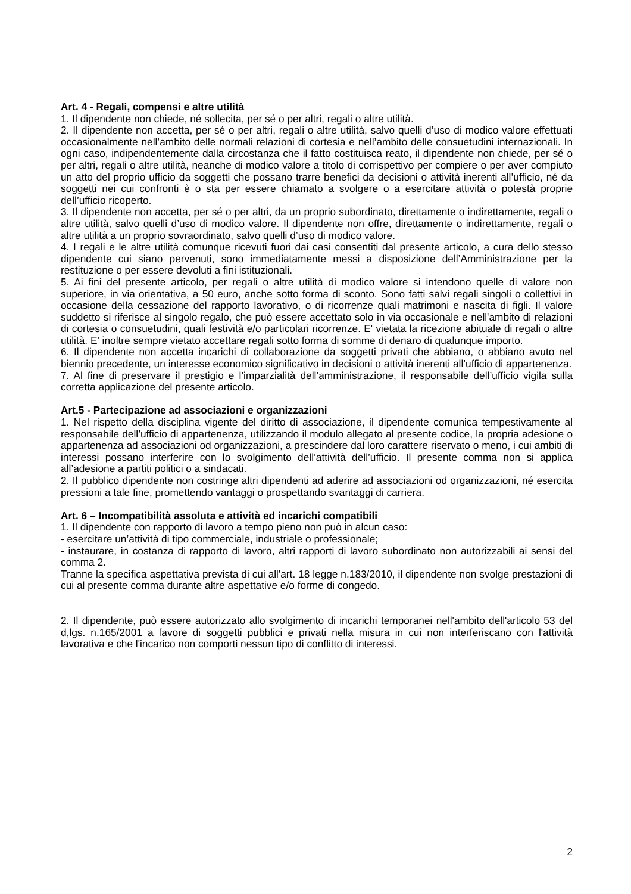Art. 4 - Regali, compensi e altre utilità
1. Il dipendente non chiede, né sollecita, per sé o per altri, regali o altre utilità.
2. Il dipendente non accetta, per sé o per altri, regali o altre utilità, salvo quelli d’uso di modico valore effettuati occasionalmente nell’ambito delle normali relazioni di cortesia e nell’ambito delle consuetudini internazionali. In ogni caso, indipendentemente dalla circostanza che il fatto costituisca reato, il dipendente non chiede, per sé o per altri, regali o altre utilità, neanche di modico valore a titolo di corrispettivo per compiere o per aver compiuto un atto del proprio ufficio da soggetti che possano trarre benefici da decisioni o attività inerenti all’ufficio, né da soggetti nei cui confronti è o sta per essere chiamato a svolgere o a esercitare attività o potestà proprie dell’ufficio ricoperto.
3. Il dipendente non accetta, per sé o per altri, da un proprio subordinato, direttamente o indirettamente, regali o altre utilità, salvo quelli d’uso di modico valore. Il dipendente non offre, direttamente o indirettamente, regali o altre utilità a un proprio sovraordinato, salvo quelli d’uso di modico valore.
4. I regali e le altre utilità comunque ricevuti fuori dai casi consentiti dal presente articolo, a cura dello stesso dipendente cui siano pervenuti, sono immediatamente messi a disposizione dell’Amministrazione per la restituzione o per essere devoluti a fini istituzionali.
5. Ai fini del presente articolo, per regali o altre utilità di modico valore si intendono quelle di valore non superiore, in via orientativa, a 50 euro, anche sotto forma di sconto. Sono fatti salvi regali singoli o collettivi in occasione della cessazione del rapporto lavorativo, o di ricorrenze quali matrimoni e nascita di figli. Il valore suddetto si riferisce al singolo regalo, che può essere accettato solo in via occasionale e nell'ambito di relazioni di cortesia o consuetudini, quali festività e/o particolari ricorrenze. E' vietata la ricezione abituale di regali o altre utilità. E' inoltre sempre vietato accettare regali sotto forma di somme di denaro di qualunque importo.
6. Il dipendente non accetta incarichi di collaborazione da soggetti privati che abbiano, o abbiano avuto nel biennio precedente, un interesse economico significativo in decisioni o attività inerenti all’ufficio di appartenenza.
7. Al fine di preservare il prestigio e l’imparzialità dell’amministrazione, il responsabile dell’ufficio vigila sulla corretta applicazione del presente articolo.
Art.5 - Partecipazione ad associazioni e organizzazioni
1. Nel rispetto della disciplina vigente del diritto di associazione, il dipendente comunica tempestivamente al responsabile dell’ufficio di appartenenza, utilizzando il modulo allegato al presente codice, la propria adesione o appartenenza ad associazioni od organizzazioni, a prescindere dal loro carattere riservato o meno, i cui ambiti di interessi possano interferire con lo svolgimento dell’attività dell’ufficio. Il presente comma non si applica all’adesione a partiti politici o a sindacati.
2. Il pubblico dipendente non costringe altri dipendenti ad aderire ad associazioni od organizzazioni, né esercita pressioni a tale fine, promettendo vantaggi o prospettando svantaggi di carriera.
Art. 6 – Incompatibilità assoluta e attività ed incarichi compatibili
1. Il dipendente con rapporto di lavoro a tempo pieno non può in alcun caso:
- esercitare un’attività di tipo commerciale, industriale o professionale;
- instaurare, in costanza di rapporto di lavoro, altri rapporti di lavoro subordinato non autorizzabili ai sensi del comma 2.
Tranne la specifica aspettativa prevista di cui all'art. 18 legge n.183/2010, il dipendente non svolge prestazioni di cui al presente comma durante altre aspettative e/o forme di congedo.
2. Il dipendente, può essere autorizzato allo svolgimento di incarichi temporanei nell'ambito dell'articolo 53 del d,lgs. n.165/2001 a favore di soggetti pubblici e privati nella misura in cui non interferiscano con l'attività lavorativa e che l'incarico non comporti nessun tipo di conflitto di interessi.
2